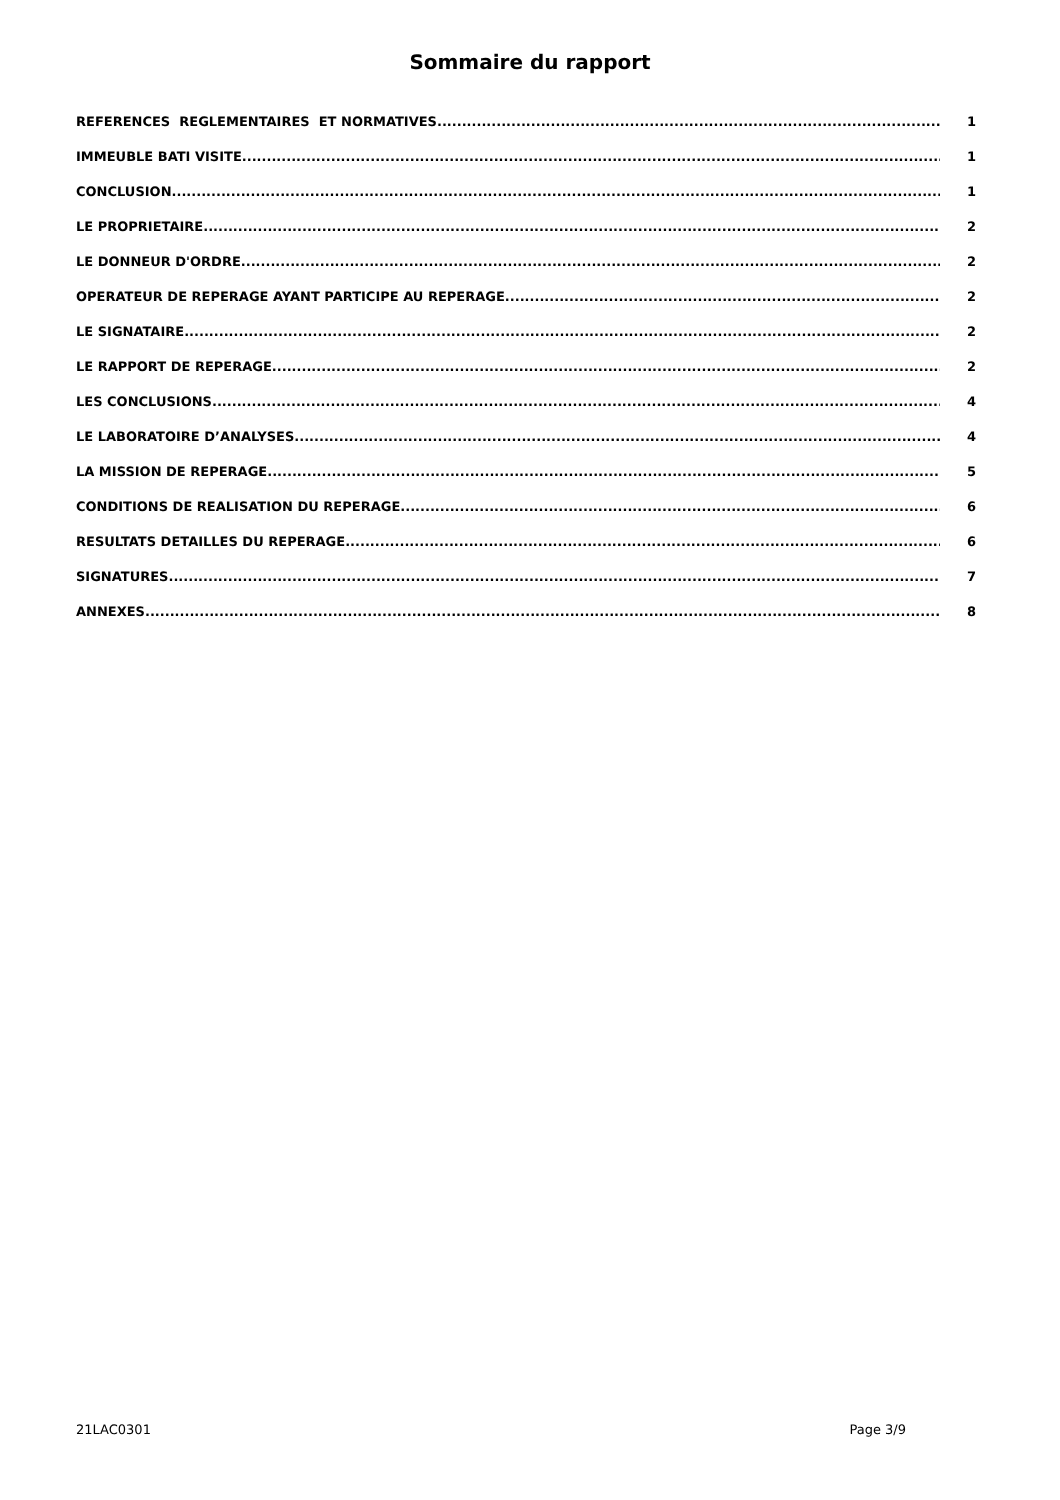Sommaire du rapport
REFERENCES REGLEMENTAIRES ET NORMATIVES 1
IMMEUBLE BATI VISITE 1
CONCLUSION 1
LE PROPRIETAIRE 2
LE DONNEUR D'ORDRE 2
OPERATEUR DE REPERAGE AYANT PARTICIPE AU REPERAGE 2
LE SIGNATAIRE 2
LE RAPPORT DE REPERAGE 2
LES CONCLUSIONS 4
LE LABORATOIRE D’ANALYSES 4
LA MISSION DE REPERAGE 5
CONDITIONS DE REALISATION DU REPERAGE 6
RESULTATS DETAILLES DU REPERAGE 6
SIGNATURES 7
ANNEXES 8
21LAC0301 Page 3/9